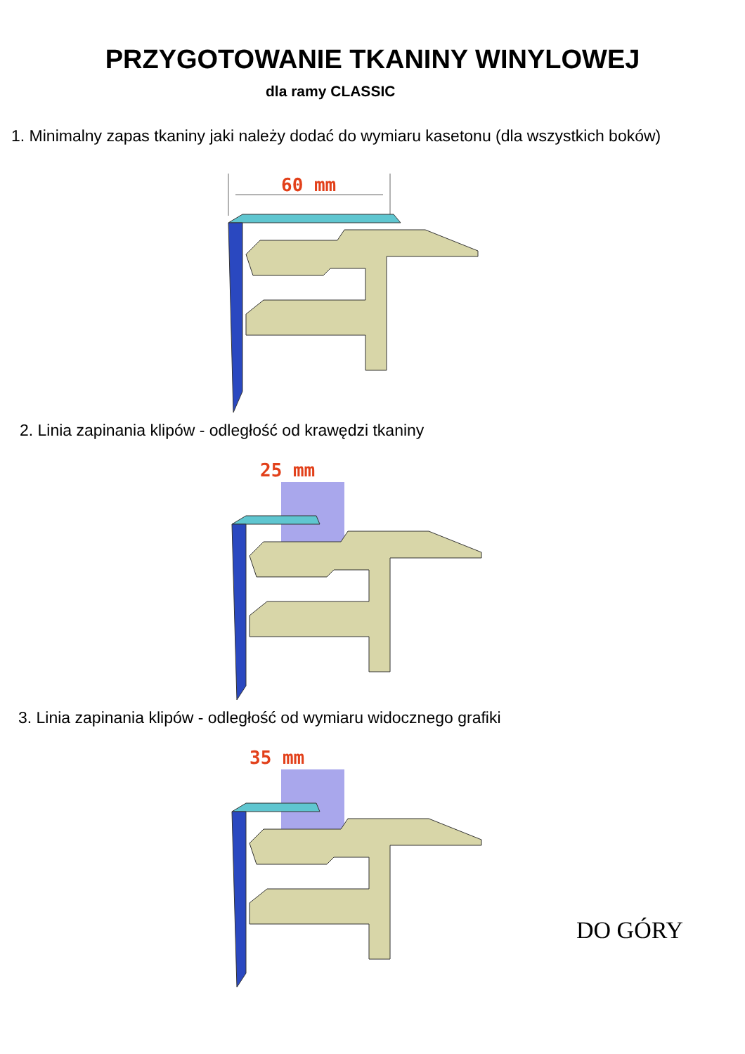PRZYGOTOWANIE TKANINY WINYLOWEJ
dla ramy CLASSIC
1. Minimalny zapas tkaniny jaki należy dodać do wymiaru kasetonu (dla wszystkich boków)
60 mm
2. Linia zapinania klipów - odległość od krawędzi tkaniny
25 mm
3. Linia zapinania klipów - odległość od wymiaru widocznego grafiki
35 mm
DO GÓRY